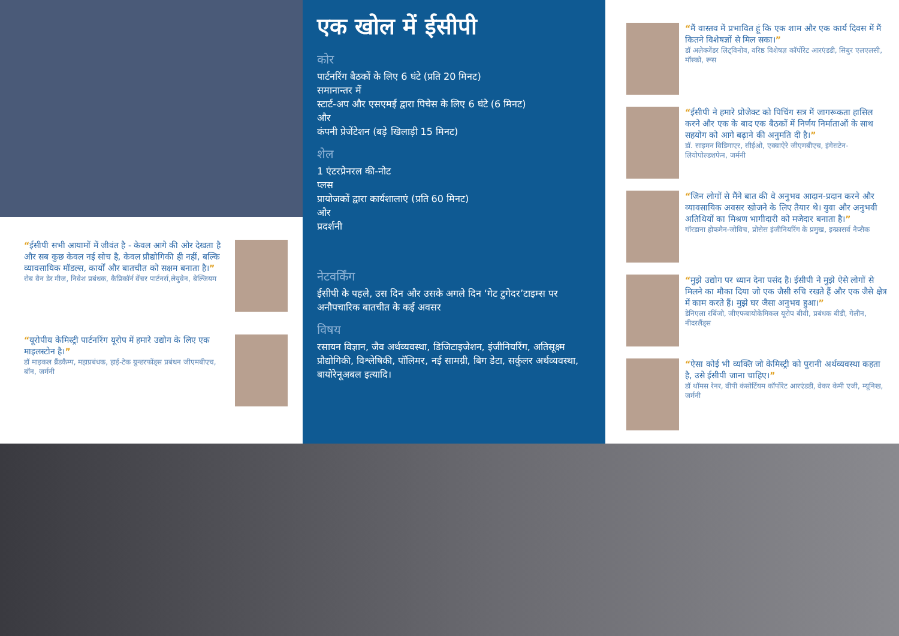“ईसीपी सभी आयामों में जीवंत है - केवल आगे की ओर देखता है और सब कुछ केवल नई सोच है, केवल प्रौद्योगिकी ही नहीं, बल्कि व्यावसायिक मॉडल्स, कार्यों और बातचीत को सक्षम बनाता है।”
रोब वैन डेर मीज, निवेश प्रबंधक, कैप्रिकॉर्न वेंचर पार्टनर्स,लेयुवेन, बेल्जियम
“यूरोपीय केमिस्ट्री पार्टनरिंग यूरोप में हमारे उद्योग के लिए एक माइलस्टोन है।”
डॉ माइकल ब्रैंडकैम्प, महाप्रबंधक, हाई-टेक ग्रुन्डरफोंड्स प्रबंधन जीएमबीएच, बॉन, जर्मनी
एक खोल में ईसीपी
कोर
पार्टनरिंग बैठकों के लिए 6 घंटे (प्रति 20 मिनट)
समानान्तर में
स्टार्ट-अप और एसएमई द्वारा पिचेस के लिए 6 घंटे (6 मिनट)
और
कंपनी प्रेजेंटेशन (बड़े खिलाड़ी 15 मिनट)
शेल
1 एंटरप्रेनरल की-नोट
प्लस
प्रायोजकों द्वारा कार्यशालाएं (प्रति 60 मिनट)
और
प्रदर्शनी
नेटवर्किंग
ईसीपी के पहले, उस दिन और उसके अगले दिन ‘गेट टुगेदर’टाइम्स पर अनौपचारिक बातचीत के कई अवसर
विषय
रसायन विज्ञान, जैव अर्थव्यवस्था, डिजिटाइजेशन, इंजीनियरिंग, अतिसूक्ष्म प्रौद्योगिकी, विश्लेषिकी, पॉलिमर, नई सामग्री, बिग डेटा, सर्कुलर अर्थव्यवस्था, बायोरेनूअबल इत्यादि।
“मैं वास्तव में प्रभावित हूं कि एक शाम और एक कार्य दिवस में मैं कितने विशेषज्ञों से मिल सका।”
डॉ अलेक्जेंडर लिट्विनोव, वरिष्ठ विशेषज्ञ कॉर्पोरेट आरएंडडी, सिबुर एलएलसी, मॉस्को, रूस
“ईसीपी ने हमारे प्रोजेक्ट को पिचिंग सत्र में जागरूकता हासिल करने और एक के बाद एक बैठकों में निर्णय निर्माताओं के साथ सहयोग को आगे बढ़ाने की अनुमति दी है।”
डॉ. साइमन विडिमाएर, सीईओ, एक्वाऐरे जीएमबीएच, इंगेसटेन-लियोपोल्डशफेन, जर्मनी
“जिन लोगों से मैंने बात की वे अनुभव आदान-प्रदान करने और व्यावसायिक अवसर खोजने के लिए तैयार थे। युवा और अनुभवी अतिथियों का मिश्रण भागीदारी को मजेदार बनाता है।”
गॉरडाना होफमैन-जोविच, प्रोसेस इंजीनियरिंग के प्रमुख, इन्फ्रासर्व नैप्सैक
“मुझे उद्योग पर ध्यान देना पसंद है। ईसीपी ने मुझे ऐसे लोगों से मिलने का मौका दिया जो एक जैसी रुचि रखते हैं और एक जैसे क्षेत्र में काम करते हैं। मुझे घर जैसा अनुभव हुआ।”
डेनिएला रबिंजो, जीएफबायोकेमिकल यूरोप बीवी, प्रबंधक बीडी, गेलीन, नीदरलैंड्स
“ऐसा कोई भी व्यक्ति जो केमिस्ट्री को पुरानी अर्थव्यवस्था कहता है, उसे ईसीपी जाना चाहिए।”
डॉ थॉमस रेनर, वीपी कंसोर्टियम कॉर्पोरेट आरएंडडी, वेकर केमी एजी, म्यूनिख, जर्मनी